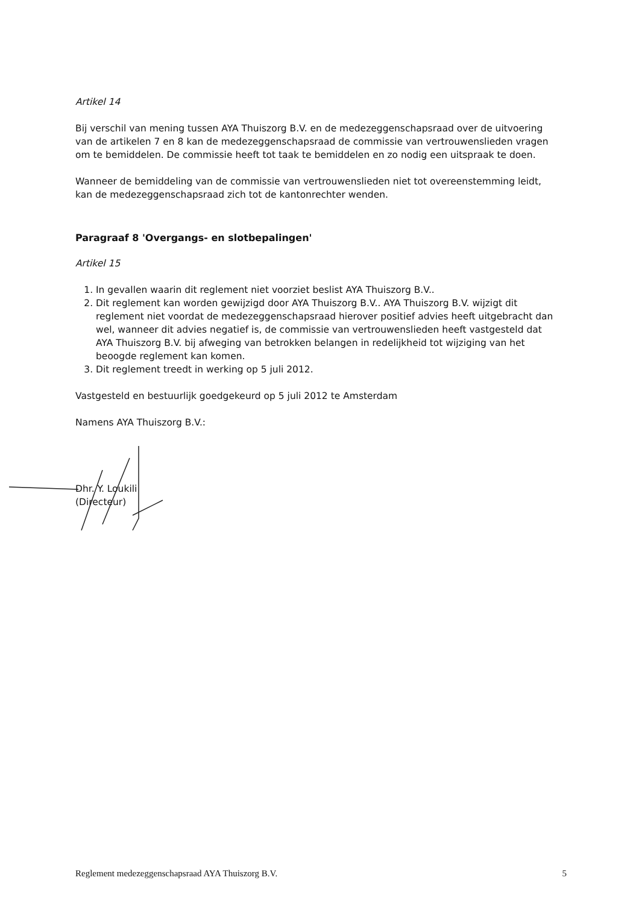Artikel 14
Bij verschil van mening tussen AYA Thuiszorg B.V. en de medezeggenschapsraad over de uitvoering van de artikelen 7 en 8 kan de medezeggenschapsraad de commissie van vertrouwenslieden vragen om te bemiddelen. De commissie heeft tot taak te bemiddelen en zo nodig een uitspraak te doen.
Wanneer de bemiddeling van de commissie van vertrouwenslieden niet tot overeenstemming leidt, kan de medezeggenschapsraad zich tot de kantonrechter wenden.
Paragraaf 8 'Overgangs- en slotbepalingen'
Artikel 15
1. In gevallen waarin dit reglement niet voorziet beslist AYA Thuiszorg B.V..
2. Dit reglement kan worden gewijzigd door AYA Thuiszorg B.V.. AYA Thuiszorg B.V. wijzigt dit reglement niet voordat de medezeggenschapsraad hierover positief advies heeft uitgebracht dan wel, wanneer dit advies negatief is, de commissie van vertrouwenslieden heeft vastgesteld dat AYA Thuiszorg B.V. bij afweging van betrokken belangen in redelijkheid tot wijziging van het beoogde reglement kan komen.
3. Dit reglement treedt in werking op 5 juli 2012.
Vastgesteld en bestuurlijk goedgekeurd op 5 juli 2012 te Amsterdam
Namens AYA Thuiszorg B.V.:
Dhr. Y. Loukili
(Directeur)
Reglement medezeggenschapsraad AYA Thuiszorg B.V. 5